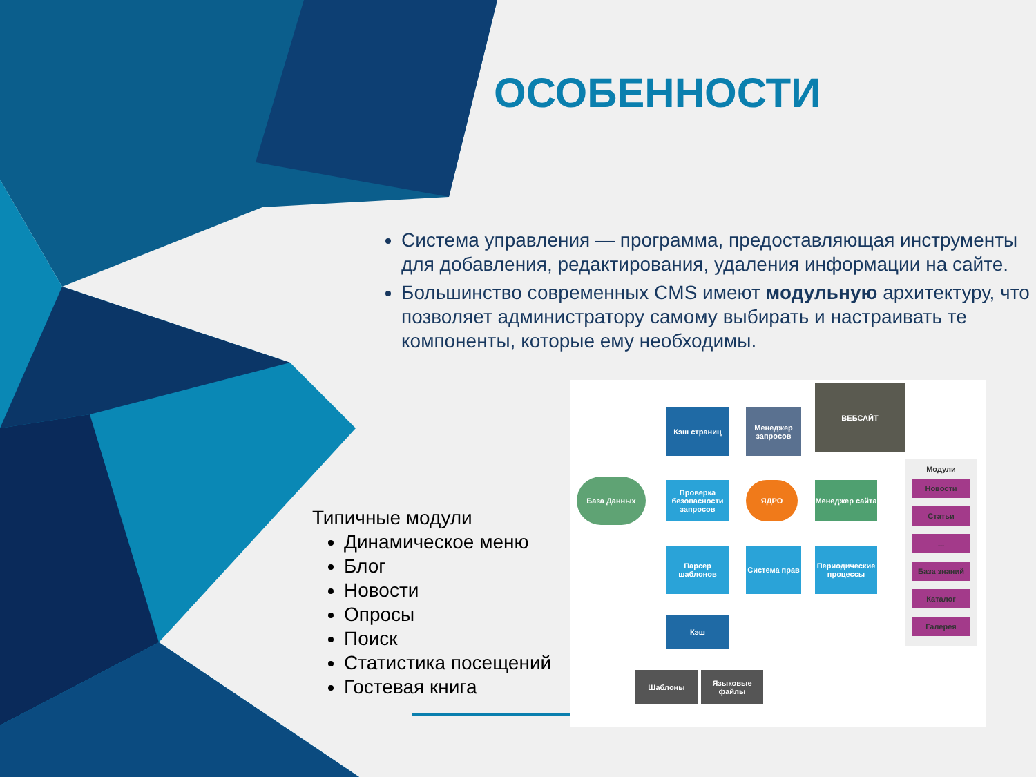ОСОБЕННОСТИ
Система управления — программа, предоставляющая инструменты для добавления, редактирования, удаления информации на сайте.
Большинство современных CMS имеют модульную архитектуру, что позволяет администратору самому выбирать и настраивать те компоненты, которые ему необходимы.
Типичные модули
Динамическое меню
Блог
Новости
Опросы
Поиск
Статистика посещений
Гостевая книга
Кэш страниц
Менеджер запросов
ВЕБСАЙТ
База Данных
Проверка безопасности запросов
ЯДРО
Менеджер сайта
Парсер шаблонов
Система прав
Периодические процессы
Кэш
Шаблоны
Языковые файлы
Модули
Новости
Статьи
...
База знаний
Каталог
Галерея